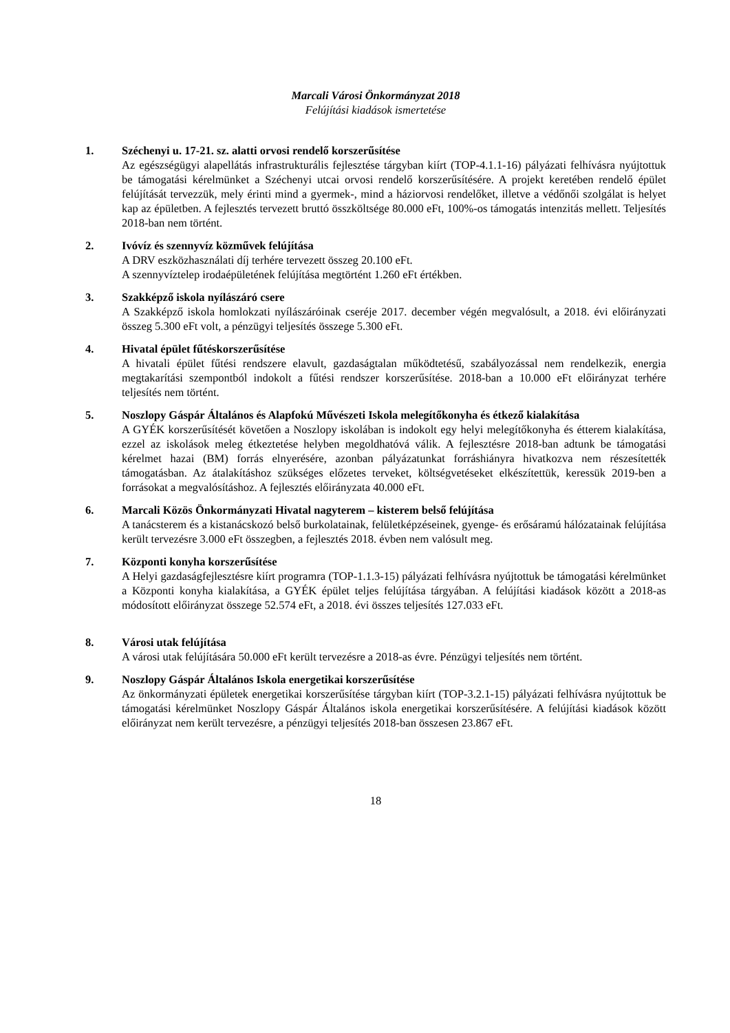Marcali Városi Önkormányzat 2018
Felújítási kiadások ismertetése
1. Széchenyi u. 17-21. sz. alatti orvosi rendelő korszerűsítése
Az egészségügyi alapellátás infrastrukturális fejlesztése tárgyban kiírt (TOP-4.1.1-16) pályázati felhívásra nyújtottuk be támogatási kérelmünket a Széchenyi utcai orvosi rendelő korszerűsítésére. A projekt keretében rendelő épület felújítását tervezzük, mely érinti mind a gyermek-, mind a háziorvosi rendelőket, illetve a védőnői szolgálat is helyet kap az épületben. A fejlesztés tervezett bruttó összköltsége 80.000 eFt, 100%-os támogatás intenzitás mellett. Teljesítés 2018-ban nem történt.
2. Ivóvíz és szennyvíz közművek felújítása
A DRV eszközhasználati díj terhére tervezett összeg 20.100 eFt.
A szennyvíztelep irodaépületének felújítása megtörtént 1.260 eFt értékben.
3. Szakképző iskola nyílászáró csere
A Szakképző iskola homlokzati nyílászáróinak cseréje 2017. december végén megvalósult, a 2018. évi előirányzati összeg 5.300 eFt volt, a pénzügyi teljesítés összege 5.300 eFt.
4. Hivatal épület fűtéskorszerűsítése
A hivatali épület fűtési rendszere elavult, gazdaságtalan működtetésű, szabályozással nem rendelkezik, energia megtakarítási szempontból indokolt a fűtési rendszer korszerűsítése. 2018-ban a 10.000 eFt előirányzat terhére teljesítés nem történt.
5. Noszlopy Gáspár Általános és Alapfokú Művészeti Iskola melegítőkonyha és étkező kialakítása
A GYÉK korszerűsítését követően a Noszlopy iskolában is indokolt egy helyi melegítőkonyha és étterem kialakítása, ezzel az iskolások meleg étkeztetése helyben megoldhatóvá válik. A fejlesztésre 2018-ban adtunk be támogatási kérelmet hazai (BM) forrás elnyerésére, azonban pályázatunkat forráshiányra hivatkozva nem részesítették támogatásban. Az átalakításhoz szükséges előzetes terveket, költségvetéseket elkészítettük, keressük 2019-ben a forrásokat a megvalósításhoz. A fejlesztés előirányzata 40.000 eFt.
6. Marcali Közös Önkormányzati Hivatal nagyterem – kisterem belső felújítása
A tanácsterem és a kistanácskozó belső burkolatainak, felületképzéseinek, gyenge- és erősáramú hálózatainak felújítása került tervezésre 3.000 eFt összegben, a fejlesztés 2018. évben nem valósult meg.
7. Központi konyha korszerűsítése
A Helyi gazdaságfejlesztésre kiírt programra (TOP-1.1.3-15) pályázati felhívásra nyújtottuk be támogatási kérelmünket a Központi konyha kialakítása, a GYÉK épület teljes felújítása tárgyában. A felújítási kiadások között a 2018-as módosított előirányzat összege 52.574 eFt, a 2018. évi összes teljesítés 127.033 eFt.
8. Városi utak felújítása
A városi utak felújítására 50.000 eFt került tervezésre a 2018-as évre. Pénzügyi teljesítés nem történt.
9. Noszlopy Gáspár Általános Iskola energetikai korszerűsítése
Az önkormányzati épületek energetikai korszerűsítése tárgyban kiírt (TOP-3.2.1-15) pályázati felhívásra nyújtottuk be támogatási kérelmünket Noszlopy Gáspár Általános iskola energetikai korszerűsítésére. A felújítási kiadások között előirányzat nem került tervezésre, a pénzügyi teljesítés 2018-ban összesen 23.867 eFt.
18